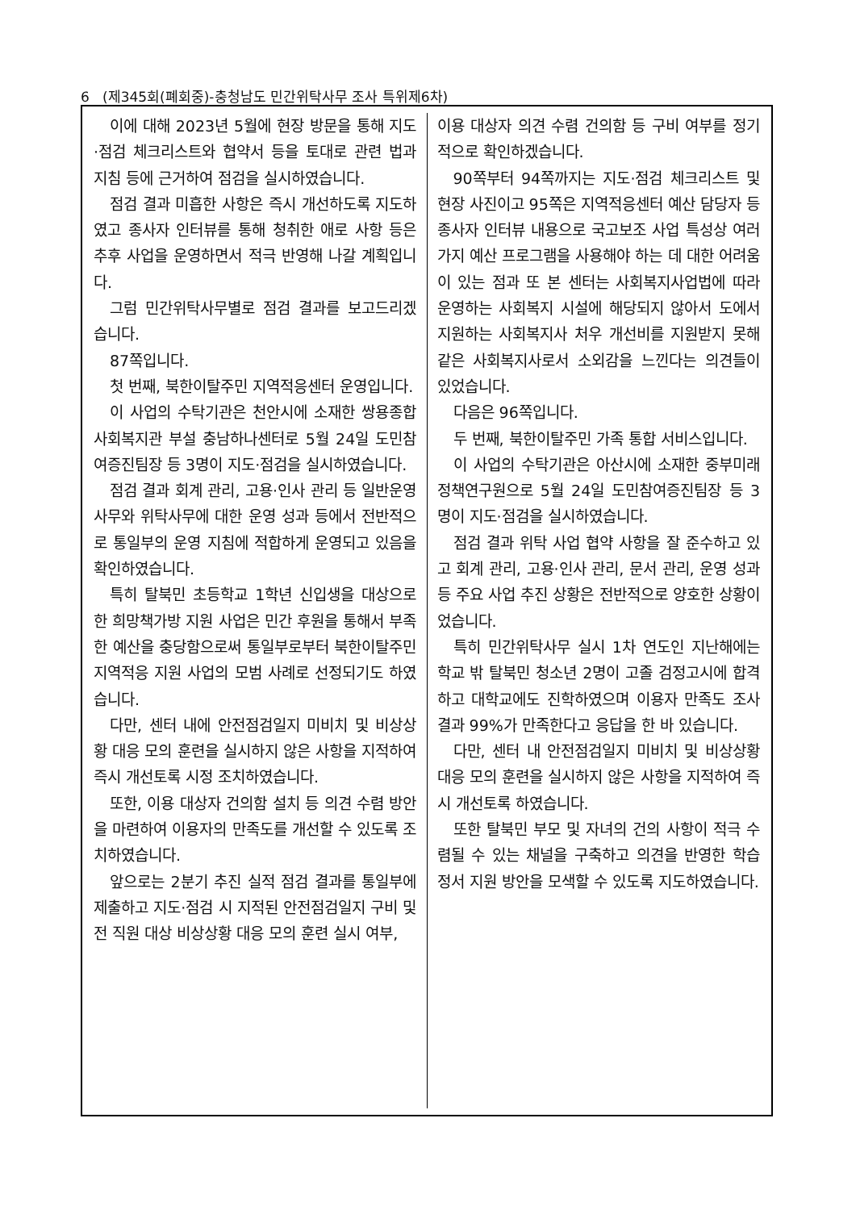6 (제345회(폐회중)-충청남도 민간위탁사무 조사 특위제6차)
이에 대해 2023년 5월에 현장 방문을 통해 지도·점검 체크리스트와 협약서 등을 토대로 관련 법과 지침 등에 근거하여 점검을 실시하였습니다.
점검 결과 미흡한 사항은 즉시 개선하도록 지도하였고 종사자 인터뷰를 통해 청취한 애로 사항 등은 추후 사업을 운영하면서 적극 반영해 나갈 계획입니다.
그럼 민간위탁사무별로 점검 결과를 보고드리겠습니다.
87쪽입니다.
첫 번째, 북한이탈주민 지역적응센터 운영입니다.
이 사업의 수탁기관은 천안시에 소재한 쌍용종합사회복지관 부설 충남하나센터로 5월 24일 도민참여증진팀장 등 3명이 지도·점검을 실시하였습니다.
점검 결과 회계 관리, 고용·인사 관리 등 일반운영사무와 위탁사무에 대한 운영 성과 등에서 전반적으로 통일부의 운영 지침에 적합하게 운영되고 있음을 확인하였습니다.
특히 탈북민 초등학교 1학년 신입생을 대상으로 한 희망책가방 지원 사업은 민간 후원을 통해서 부족한 예산을 충당함으로써 통일부로부터 북한이탈주민 지역적응 지원 사업의 모범 사례로 선정되기도 하였습니다.
다만, 센터 내에 안전점검일지 미비치 및 비상상황 대응 모의 훈련을 실시하지 않은 사항을 지적하여 즉시 개선토록 시정 조치하였습니다.
또한, 이용 대상자 건의함 설치 등 의견 수렴 방안을 마련하여 이용자의 만족도를 개선할 수 있도록 조치하였습니다.
앞으로는 2분기 추진 실적 점검 결과를 통일부에 제출하고 지도·점검 시 지적된 안전점검일지 구비 및 전 직원 대상 비상상황 대응 모의 훈련 실시 여부,
이용 대상자 의견 수렴 건의함 등 구비 여부를 정기적으로 확인하겠습니다.
90쪽부터 94쪽까지는 지도·점검 체크리스트 및 현장 사진이고 95쪽은 지역적응센터 예산 담당자 등 종사자 인터뷰 내용으로 국고보조 사업 특성상 여러 가지 예산 프로그램을 사용해야 하는 데 대한 어려움이 있는 점과 또 본 센터는 사회복지사업법에 따라 운영하는 사회복지 시설에 해당되지 않아서 도에서 지원하는 사회복지사 처우 개선비를 지원받지 못해 같은 사회복지사로서 소외감을 느낀다는 의견들이 있었습니다.
다음은 96쪽입니다.
두 번째, 북한이탈주민 가족 통합 서비스입니다.
이 사업의 수탁기관은 아산시에 소재한 중부미래정책연구원으로 5월 24일 도민참여증진팀장 등 3명이 지도·점검을 실시하였습니다.
점검 결과 위탁 사업 협약 사항을 잘 준수하고 있고 회계 관리, 고용·인사 관리, 문서 관리, 운영 성과 등 주요 사업 추진 상황은 전반적으로 양호한 상황이었습니다.
특히 민간위탁사무 실시 1차 연도인 지난해에는 학교 밖 탈북민 청소년 2명이 고졸 검정고시에 합격하고 대학교에도 진학하였으며 이용자 만족도 조사 결과 99%가 만족한다고 응답을 한 바 있습니다.
다만, 센터 내 안전점검일지 미비치 및 비상상황 대응 모의 훈련을 실시하지 않은 사항을 지적하여 즉시 개선토록 하였습니다.
또한 탈북민 부모 및 자녀의 건의 사항이 적극 수렴될 수 있는 채널을 구축하고 의견을 반영한 학습 정서 지원 방안을 모색할 수 있도록 지도하였습니다.